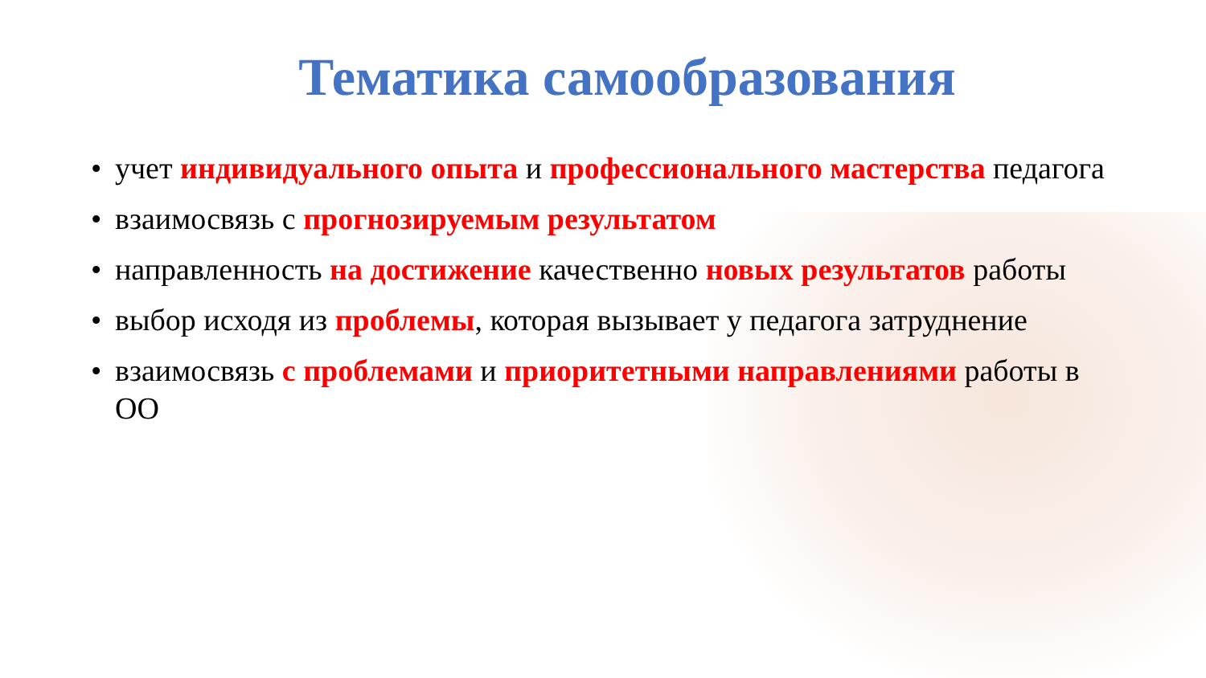Тематика самообразования
• учет индивидуального опыта и профессионального мастерства педагога
• взаимосвязь с прогнозируемым результатом
• направленность на достижение качественно новых результатов работы
• выбор исходя из проблемы, которая вызывает у педагога затруднение
• взаимосвязь с проблемами и приоритетными направлениями работы в ОО